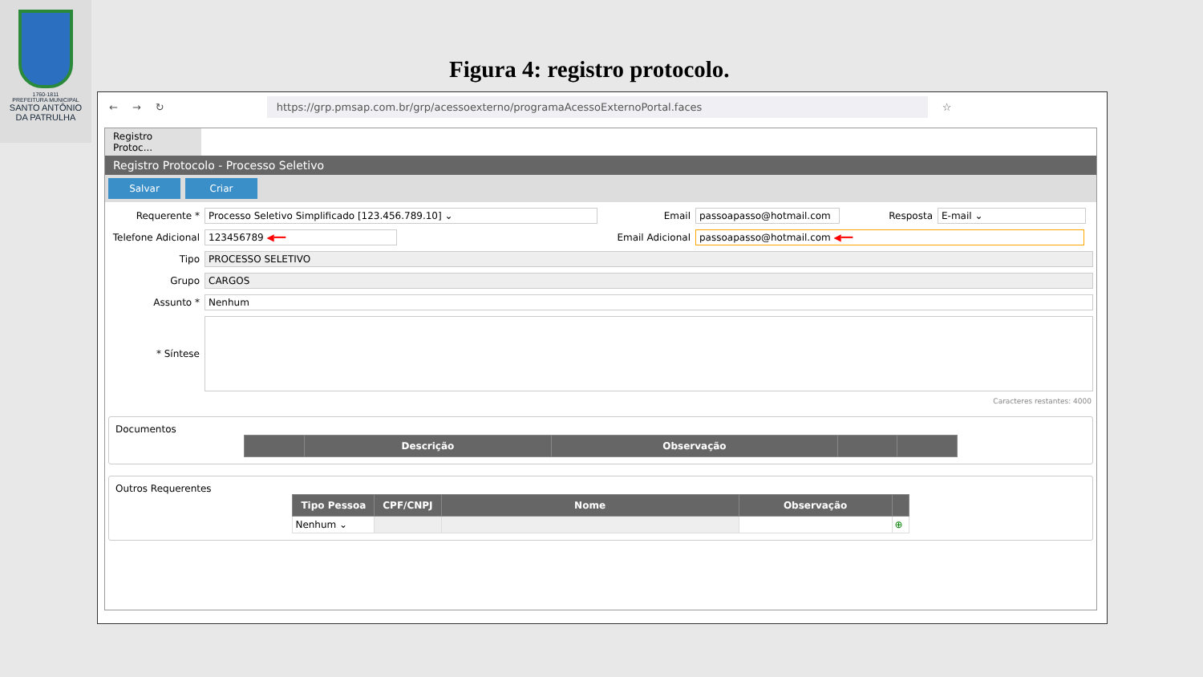1760-1811
PREFEITURA MUNICIPAL
SANTO ANTÔNIO
DA PATRULHA
Figura 4: registro protocolo.
← → ↻ https://grp.pmsap.com.br/grp/acessoexterno/programaAcessoExternoPortal.faces ☆
Registro Protoc...
Registro Protocolo - Processo Seletivo
Salvar Criar
Requerente * Processo Seletivo Simplificado [123.456.789.10] ⌄ Email passoapasso@hotmail.com Resposta E-mail ⌄
Telefone Adicional 123456789 ◀━━ Email Adicional passoapasso@hotmail.com ◀━━
Tipo PROCESSO SELETIVO
Grupo CARGOS
Assunto * Nenhum
* Síntese
Caracteres restantes: 4000
Documentos
| | Descrição | Observação | | |
| --- | --- | --- | --- | --- |
Outros Requerentes
| Tipo Pessoa | CPF/CNPJ | Nome | Observação | |
| --- | --- | --- | --- | --- |
| Nenhum ⌄ | | | | ⊕ |